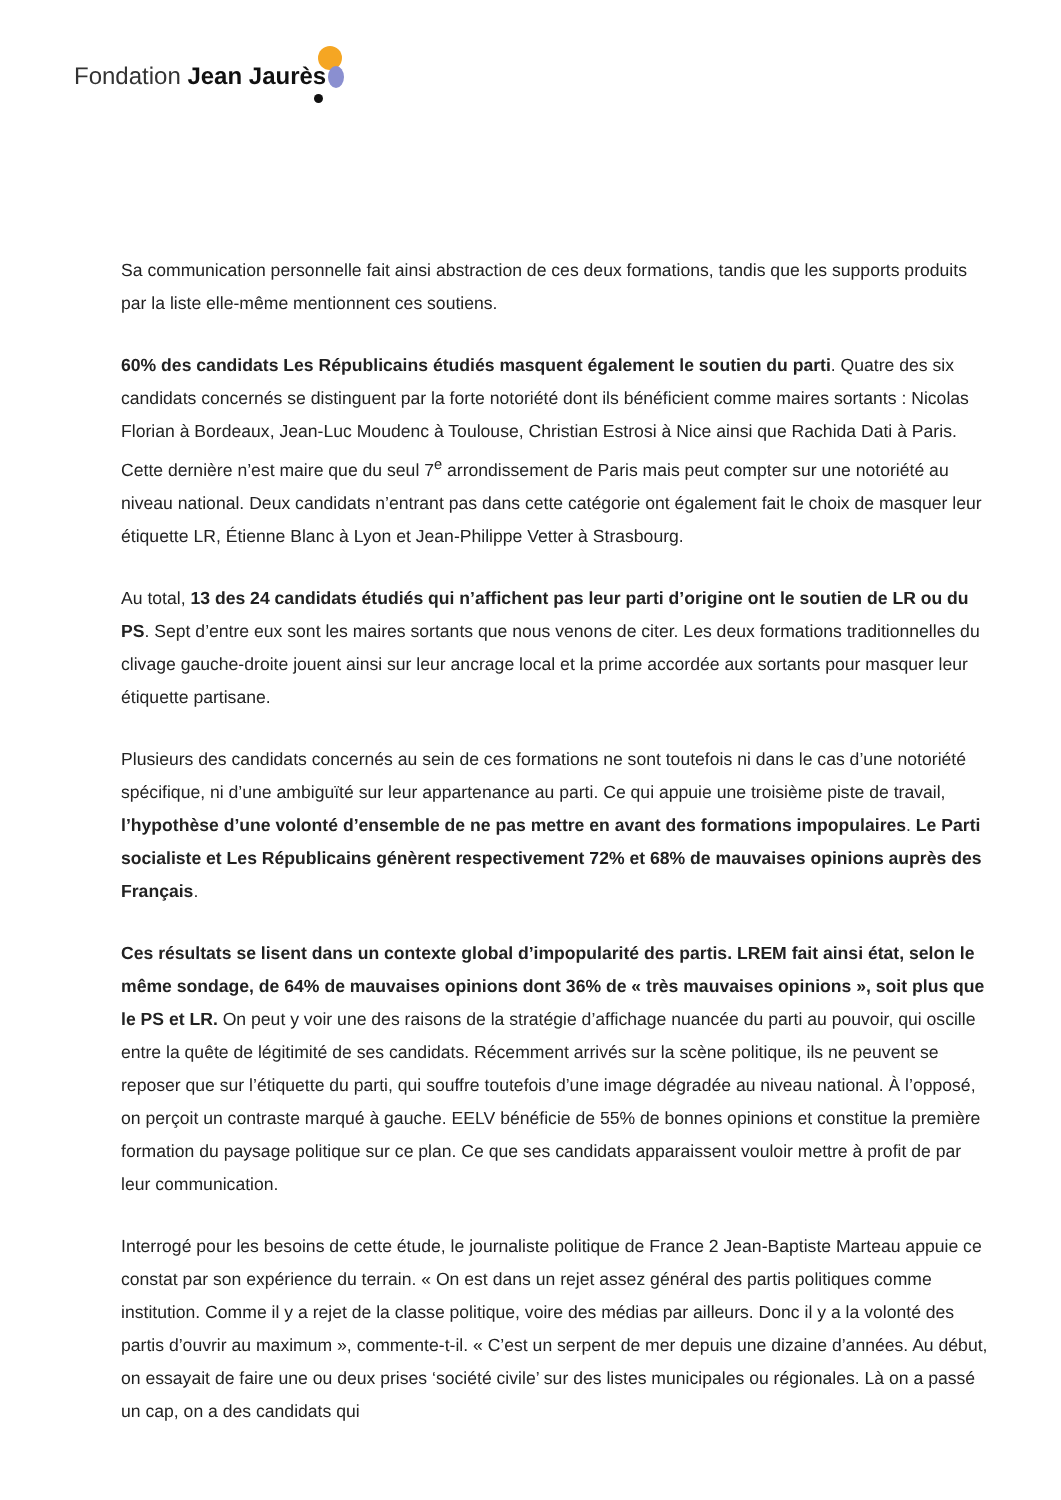Fondation Jean Jaurès
Sa communication personnelle fait ainsi abstraction de ces deux formations, tandis que les supports produits par la liste elle-même mentionnent ces soutiens.
60% des candidats Les Républicains étudiés masquent également le soutien du parti. Quatre des six candidats concernés se distinguent par la forte notoriété dont ils bénéficient comme maires sortants : Nicolas Florian à Bordeaux, Jean-Luc Moudenc à Toulouse, Christian Estrosi à Nice ainsi que Rachida Dati à Paris. Cette dernière n’est maire que du seul 7<sup>e</sup> arrondissement de Paris mais peut compter sur une notoriété au niveau national. Deux candidats n’entrant pas dans cette catégorie ont également fait le choix de masquer leur étiquette LR, Étienne Blanc à Lyon et Jean-Philippe Vetter à Strasbourg.
Au total, 13 des 24 candidats étudiés qui n’affichent pas leur parti d’origine ont le soutien de LR ou du PS. Sept d’entre eux sont les maires sortants que nous venons de citer. Les deux formations traditionnelles du clivage gauche-droite jouent ainsi sur leur ancrage local et la prime accordée aux sortants pour masquer leur étiquette partisane.
Plusieurs des candidats concernés au sein de ces formations ne sont toutefois ni dans le cas d’une notoriété spécifique, ni d’une ambiguïté sur leur appartenance au parti. Ce qui appuie une troisième piste de travail, l’hypothèse d’une volonté d’ensemble de ne pas mettre en avant des formations impopulaires. Le Parti socialiste et Les Républicains génèrent respectivement 72% et 68% de mauvaises opinions auprès des Français.
Ces résultats se lisent dans un contexte global d’impopularité des partis. LREM fait ainsi état, selon le même sondage, de 64% de mauvaises opinions dont 36% de « très mauvaises opinions », soit plus que le PS et LR. On peut y voir une des raisons de la stratégie d’affichage nuancée du parti au pouvoir, qui oscille entre la quête de légitimité de ses candidats. Récemment arrivés sur la scène politique, ils ne peuvent se reposer que sur l’étiquette du parti, qui souffre toutefois d’une image dégradée au niveau national. À l’opposé, on perçoit un contraste marqué à gauche. EELV bénéficie de 55% de bonnes opinions et constitue la première formation du paysage politique sur ce plan. Ce que ses candidats apparaissent vouloir mettre à profit de par leur communication.
Interrogé pour les besoins de cette étude, le journaliste politique de France 2 Jean-Baptiste Marteau appuie ce constat par son expérience du terrain. « On est dans un rejet assez général des partis politiques comme institution. Comme il y a rejet de la classe politique, voire des médias par ailleurs. Donc il y a la volonté des partis d’ouvrir au maximum », commente-t-il. « C’est un serpent de mer depuis une dizaine d’années. Au début, on essayait de faire une ou deux prises ‘société civile’ sur des listes municipales ou régionales. Là on a passé un cap, on a des candidats qui